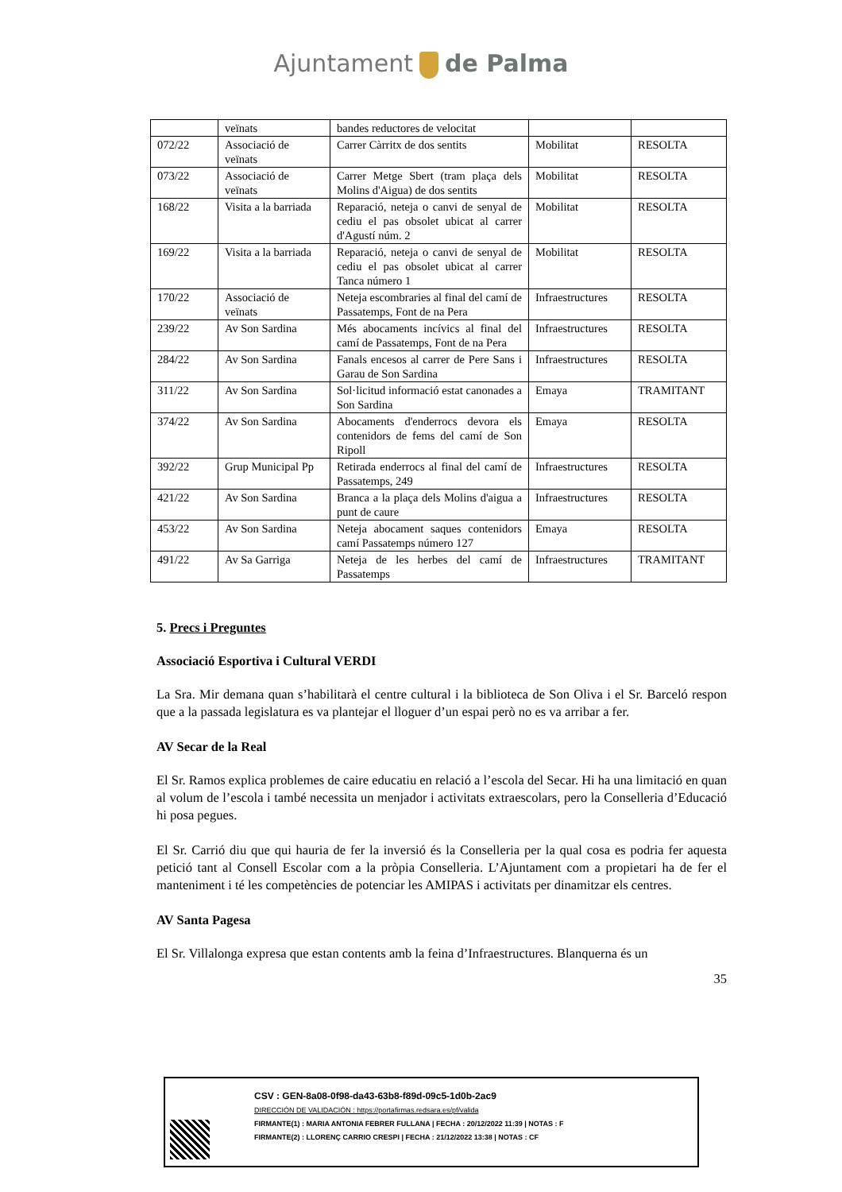Ajuntament de Palma
| | veïnats | bandes reductores de velocitat | | |
| 072/22 | Associació de veïnats | Carrer Càrritx de dos sentits | Mobilitat | RESOLTA |
| 073/22 | Associació de veïnats | Carrer Metge Sbert (tram plaça dels Molins d'Aigua) de dos sentits | Mobilitat | RESOLTA |
| 168/22 | Visita a la barriada | Reparació, neteja o canvi de senyal de cediu el pas obsolet ubicat al carrer d'Agustí núm. 2 | Mobilitat | RESOLTA |
| 169/22 | Visita a la barriada | Reparació, neteja o canvi de senyal de cediu el pas obsolet ubicat al carrer Tanca número 1 | Mobilitat | RESOLTA |
| 170/22 | Associació de veïnats | Neteja escombraries al final del camí de Passatemps, Font de na Pera | Infraestructures | RESOLTA |
| 239/22 | Av Son Sardina | Més abocaments incívics al final del camí de Passatemps, Font de na Pera | Infraestructures | RESOLTA |
| 284/22 | Av Son Sardina | Fanals encesos al carrer de Pere Sans i Garau de Son Sardina | Infraestructures | RESOLTA |
| 311/22 | Av Son Sardina | Sol·licitud informació estat canonades a Son Sardina | Emaya | TRAMITANT |
| 374/22 | Av Son Sardina | Abocaments d'enderrocs devora els contenidors de fems del camí de Son Ripoll | Emaya | RESOLTA |
| 392/22 | Grup Municipal Pp | Retirada enderrocs al final del camí de Passatemps, 249 | Infraestructures | RESOLTA |
| 421/22 | Av Son Sardina | Branca a la plaça dels Molins d'aigua a punt de caure | Infraestructures | RESOLTA |
| 453/22 | Av Son Sardina | Neteja abocament saques contenidors camí Passatemps número 127 | Emaya | RESOLTA |
| 491/22 | Av Sa Garriga | Neteja de les herbes del camí de Passatemps | Infraestructures | TRAMITANT |
5. Precs i Preguntes
Associació Esportiva i Cultural VERDI
La Sra. Mir demana quan s’habilitarà el centre cultural i la biblioteca de Son Oliva i el Sr. Barceló respon que a la passada legislatura es va plantejar el lloguer d’un espai però no es va arribar a fer.
AV Secar de la Real
El Sr. Ramos explica problemes de caire educatiu en relació a l’escola del Secar. Hi ha una limitació en quan al volum de l’escola i també necessita un menjador i activitats extraescolars, pero la Conselleria d’Educació hi posa pegues.
El Sr. Carrió diu que qui hauria de fer la inversió és la Conselleria per la qual cosa es podria fer aquesta petició tant al Consell Escolar com a la pròpia Conselleria. L’Ajuntament com a propietari ha de fer el manteniment i té les competències de potenciar les AMIPAS i activitats per dinamitzar els centres.
AV Santa Pagesa
El Sr. Villalonga expresa que estan contents amb la feina d’Infraestructures. Blanquerna és un
35
CSV : GEN-8a08-0f98-da43-63b8-f89d-09c5-1d0b-2ac9
DIRECCIÓN DE VALIDACIÓN : https://portafirmas.redsara.es/pf/valida
FIRMANTE(1) : MARIA ANTONIA FEBRER FULLANA | FECHA : 20/12/2022 11:39 | NOTAS : F
FIRMANTE(2) : LLORENÇ CARRIO CRESPI | FECHA : 21/12/2022 13:38 | NOTAS : CF